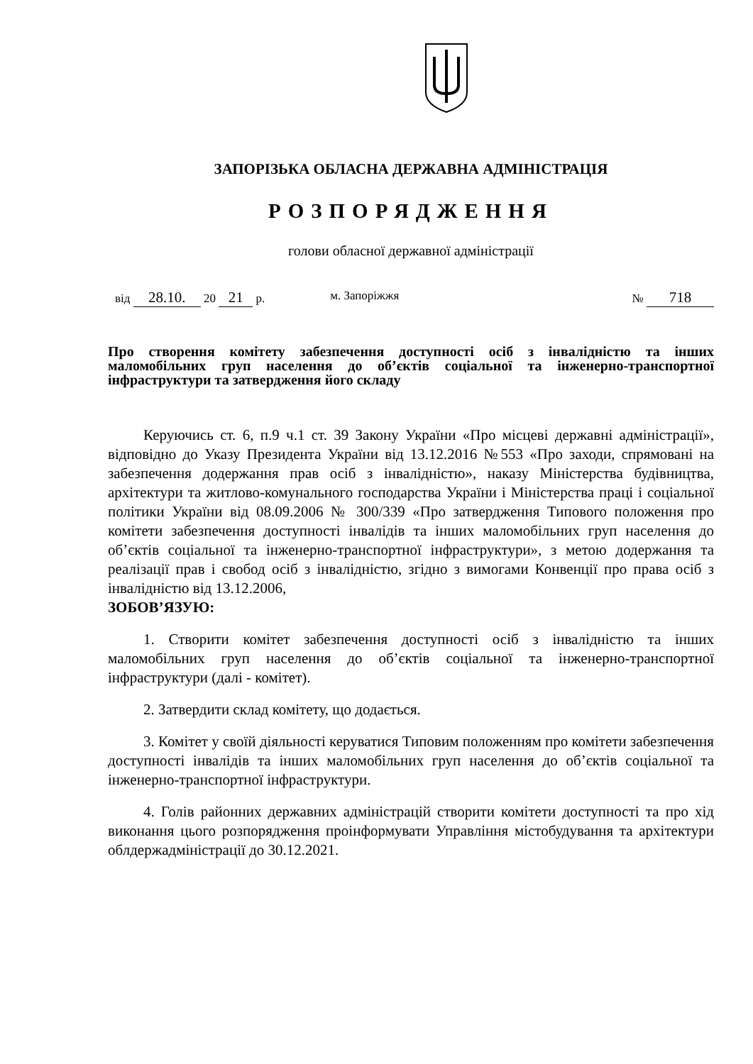ЗАПОРІЗЬКА ОБЛАСНА ДЕРЖАВНА АДМІНІСТРАЦІЯ
РОЗПОРЯДЖЕННЯ
голови обласної державної адміністрації
від 28.10. 20 21 р. м. Запоріжжя № 718
Про створення комітету забезпечення доступності осіб з інвалідністю та інших маломобільних груп населення до об’єктів соціальної та інженерно-транспортної інфраструктури та затвердження його складу
Керуючись ст. 6, п.9 ч.1 ст. 39 Закону України «Про місцеві державні адміністрації», відповідно до Указу Президента України від 13.12.2016 №553 «Про заходи, спрямовані на забезпечення додержання прав осіб з інвалідністю», наказу Міністерства будівництва, архітектури та житлово-комунального господарства України і Міністерства праці і соціальної політики України від 08.09.2006 № 300/339 «Про затвердження Типового положення про комітети забезпечення доступності інвалідів та інших маломобільних груп населення до об’єктів соціальної та інженерно-транспортної інфраструктури», з метою додержання та реалізації прав і свобод осіб з інвалідністю, згідно з вимогами Конвенції про права осіб з інвалідністю від 13.12.2006,
ЗОБОВ’ЯЗУЮ:
1. Створити комітет забезпечення доступності осіб з інвалідністю та інших маломобільних груп населення до об’єктів соціальної та інженерно-транспортної інфраструктури (далі - комітет).
2. Затвердити склад комітету, що додається.
3. Комітет у своїй діяльності керуватися Типовим положенням про комітети забезпечення доступності інвалідів та інших маломобільних груп населення до об’єктів соціальної та інженерно-транспортної інфраструктури.
4. Голів районних державних адміністрацій створити комітети доступності та про хід виконання цього розпорядження проінформувати Управління містобудування та архітектури облдержадміністрації до 30.12.2021.